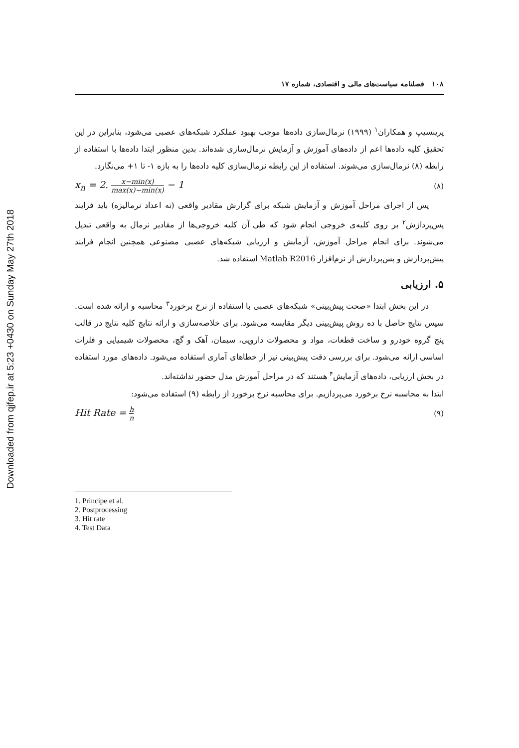Downloaded from qjfep.ir at 5:23 +0430 on Sunday May 27th 2018
۱۰۸ فصلنامه سیاست‌های مالی و اقتصادی، شماره ۱۷
پرینسیپ و همکاران<sup>۱</sup> (۱۹۹۹) نرمال‌سازی داده‌ها موجب بهبود عملکرد شبکه‌های عصبی می‌شود، بنابراین در این تحقیق کلیه داده‌ها اعم از داده‌های آموزش و آزمایش نرمال‌سازی شده‌اند. بدین منظور ابتدا داده‌ها با استفاده از رابطه (۸) نرمال‌سازی می‌شوند. استفاده از این رابطه نرمال‌سازی کلیه داده‌ها را به بازه ۱- تا ۱+ می‌نگارد.
x<sub>n</sub> = 2. x−min(x) max(x)−min(x) − 1 (۸)
پس از اجرای مراحل آموزش و آزمایش شبکه برای گزارش مقادیر واقعی (نه اعداد نرمالیزه) باید فرایند پس‌پردازش<sup>۲</sup> بر روی کلیه‌ی خروجی انجام شود که طی آن کلیه خروجی‌ها از مقادیر نرمال به واقعی تبدیل می‌شوند. برای انجام مراحل آموزش، آزمایش و ارزیابی شبکه‌های عصبی مصنوعی همچنین انجام فرایند پیش‌پردازش و پس‌پردازش از نرم‌افزار Matlab R2016 استفاده شد.
۵. ارزیابی
در این بخش ابتدا «صحت پیش‌بینی» شبکه‌های عصبی با استفاده از نرخ برخورد<sup>۳</sup> محاسبه و ارائه شده است. سپس نتایج حاصل با ده روش پیش‌بینی دیگر مقایسه می‌شود. برای خلاصه‌سازی و ارائه نتایج کلیه نتایج در قالب پنج گروه خودرو و ساخت قطعات، مواد و محصولات دارویی، سیمان، آهک و گچ، محصولات شیمیایی و فلزات اساسی ارائه می‌شود. برای بررسی دقت پیش‌بینی نیز از خطاهای آماری استفاده می‌شود. داده‌های مورد استفاده در بخش ارزیابی، داده‌های آزمایش<sup>۴</sup> هستند که در مراحل آموزش مدل حضور نداشته‌اند.
ابتدا به محاسبه نرخ برخورد می‌پردازیم. برای محاسبه نرخ برخورد از رابطه (۹) استفاده می‌شود:
Hit Rate = h n (۹)
1. Principe et al.
2. Postprocessing
3. Hit rate
4. Test Data